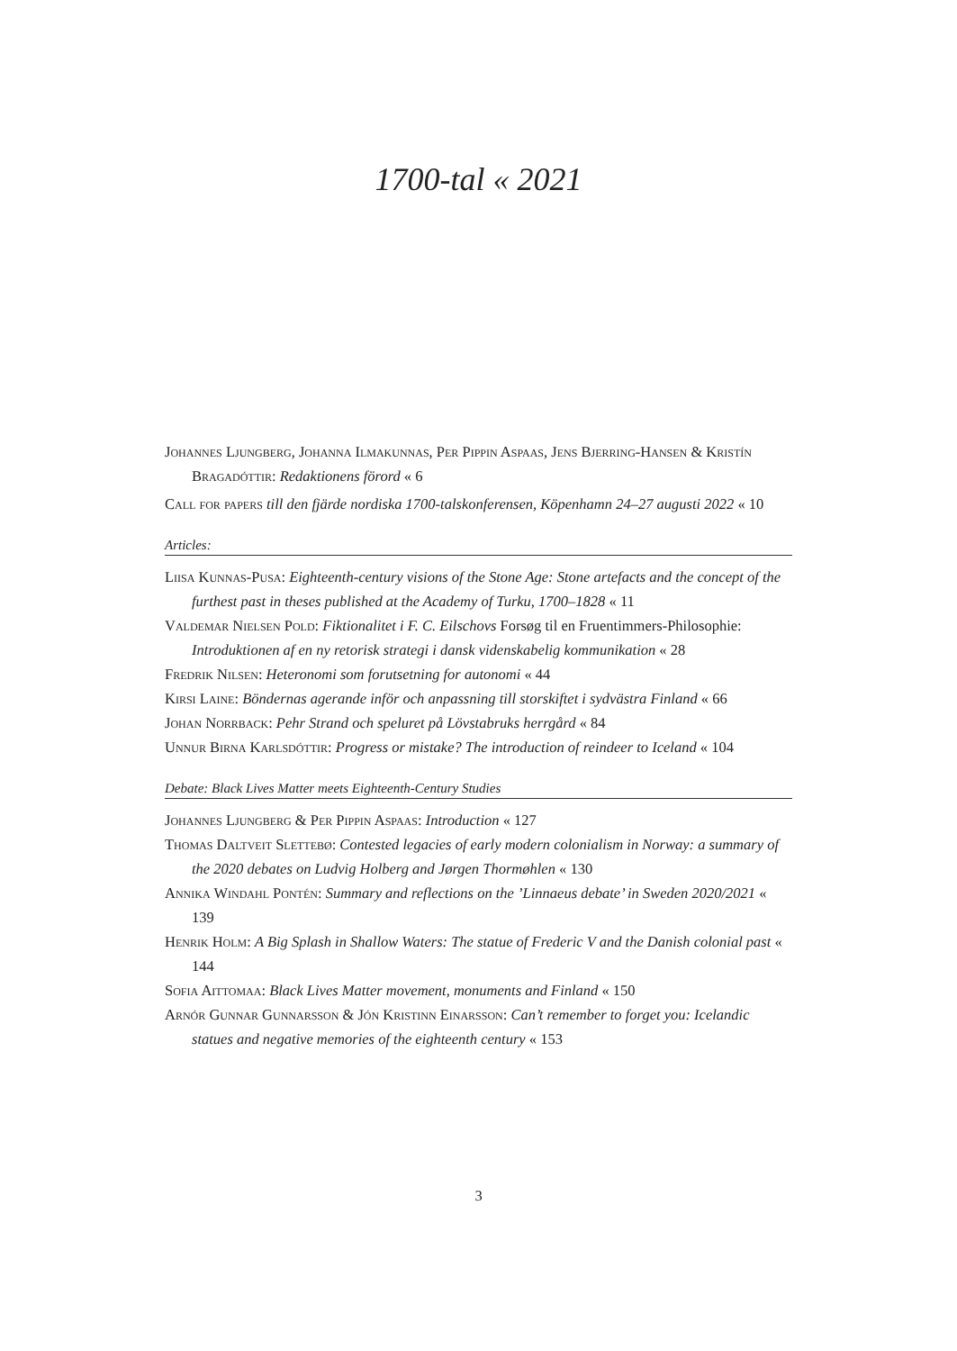1700-tal « 2021
Johannes Ljungberg, Johanna Ilmakunnas, Per Pippin Aspaas, Jens Bjerring-Hansen & Kristín Bragadóttir: Redaktionens förord « 6
Call for papers till den fjärde nordiska 1700-talskonferensen, Köpenhamn 24–27 augusti 2022 « 10
Articles:
Liisa Kunnas-Pusa: Eighteenth-century visions of the Stone Age: Stone artefacts and the concept of the furthest past in theses published at the Academy of Turku, 1700–1828 « 11
Valdemar Nielsen Pold: Fiktionalitet i F. C. Eilschovs Forsøg til en Fruentimmers-Philosophie: Introduktionen af en ny retorisk strategi i dansk videnskabelig kommunikation « 28
Fredrik Nilsen: Heteronomi som forutsetning for autonomi « 44
Kirsi Laine: Böndernas agerande inför och anpassning till storskiftet i sydvästra Finland « 66
Johan Norrback: Pehr Strand och speluret på Lövstabruks herrgård « 84
Unnur Birna Karlsdóttir: Progress or mistake? The introduction of reindeer to Iceland « 104
Debate: Black Lives Matter meets Eighteenth-Century Studies
Johannes Ljungberg & Per Pippin Aspaas: Introduction « 127
Thomas Daltveit Slettebø: Contested legacies of early modern colonialism in Norway: a summary of the 2020 debates on Ludvig Holberg and Jørgen Thormøhlen « 130
Annika Windahl Pontén: Summary and reflections on the ’Linnaeus debate’ in Sweden 2020/2021 « 139
Henrik Holm: A Big Splash in Shallow Waters: The statue of Frederic V and the Danish colonial past « 144
Sofia Aittomaa: Black Lives Matter movement, monuments and Finland « 150
Arnór Gunnar Gunnarsson & Jón Kristinn Einarsson: Can’t remember to forget you: Icelandic statues and negative memories of the eighteenth century « 153
3